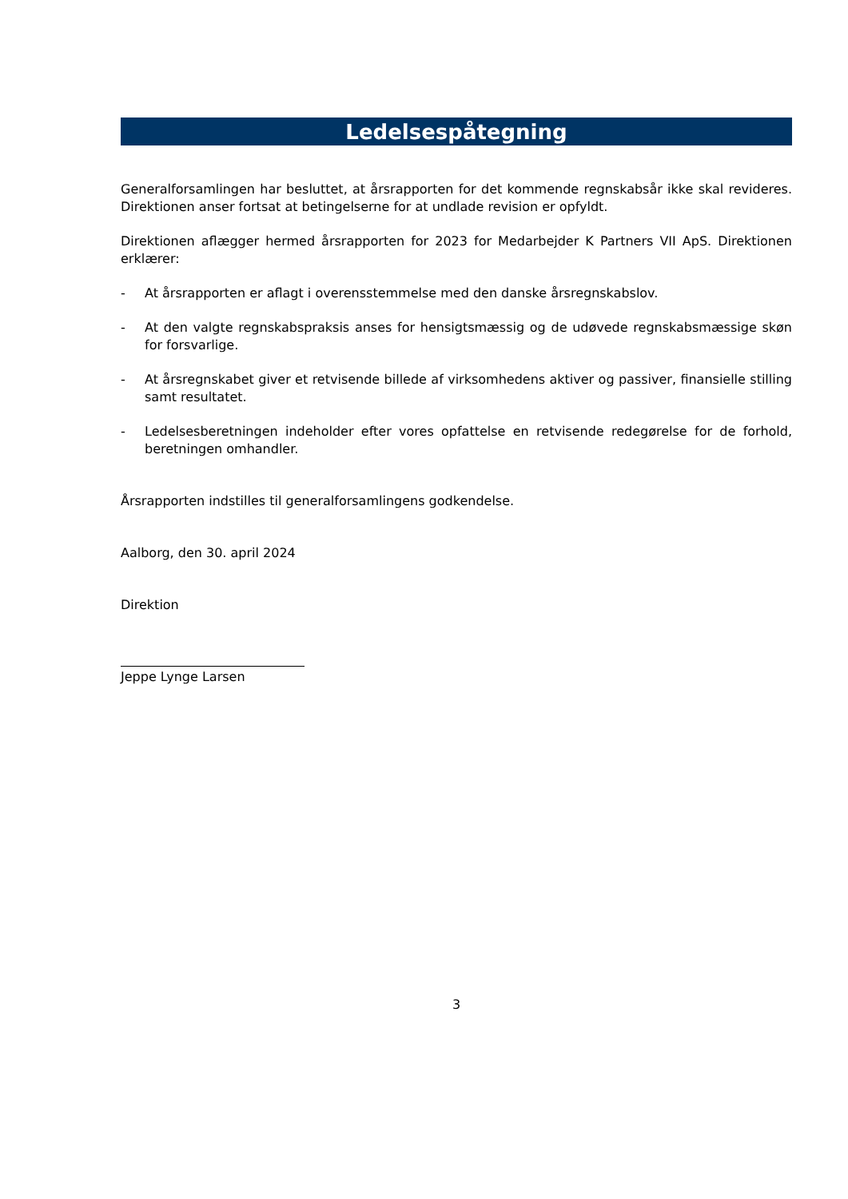Ledelsespåtegning
Generalforsamlingen har besluttet, at årsrapporten for det kommende regnskabsår ikke skal revideres. Direktionen anser fortsat at betingelserne for at undlade revision er opfyldt.
Direktionen aflægger hermed årsrapporten for 2023 for Medarbejder K Partners VII ApS. Direktionen erklærer:
- At årsrapporten er aflagt i overensstemmelse med den danske årsregnskabslov.
- At den valgte regnskabspraksis anses for hensigtsmæssig og de udøvede regnskabsmæssige skøn for forsvarlige.
- At årsregnskabet giver et retvisende billede af virksomhedens aktiver og passiver, finansielle stilling samt resultatet.
- Ledelsesberetningen indeholder efter vores opfattelse en retvisende redegørelse for de forhold, beretningen omhandler.
Årsrapporten indstilles til generalforsamlingens godkendelse.
Aalborg, den 30. april 2024
Direktion
Jeppe Lynge Larsen
3